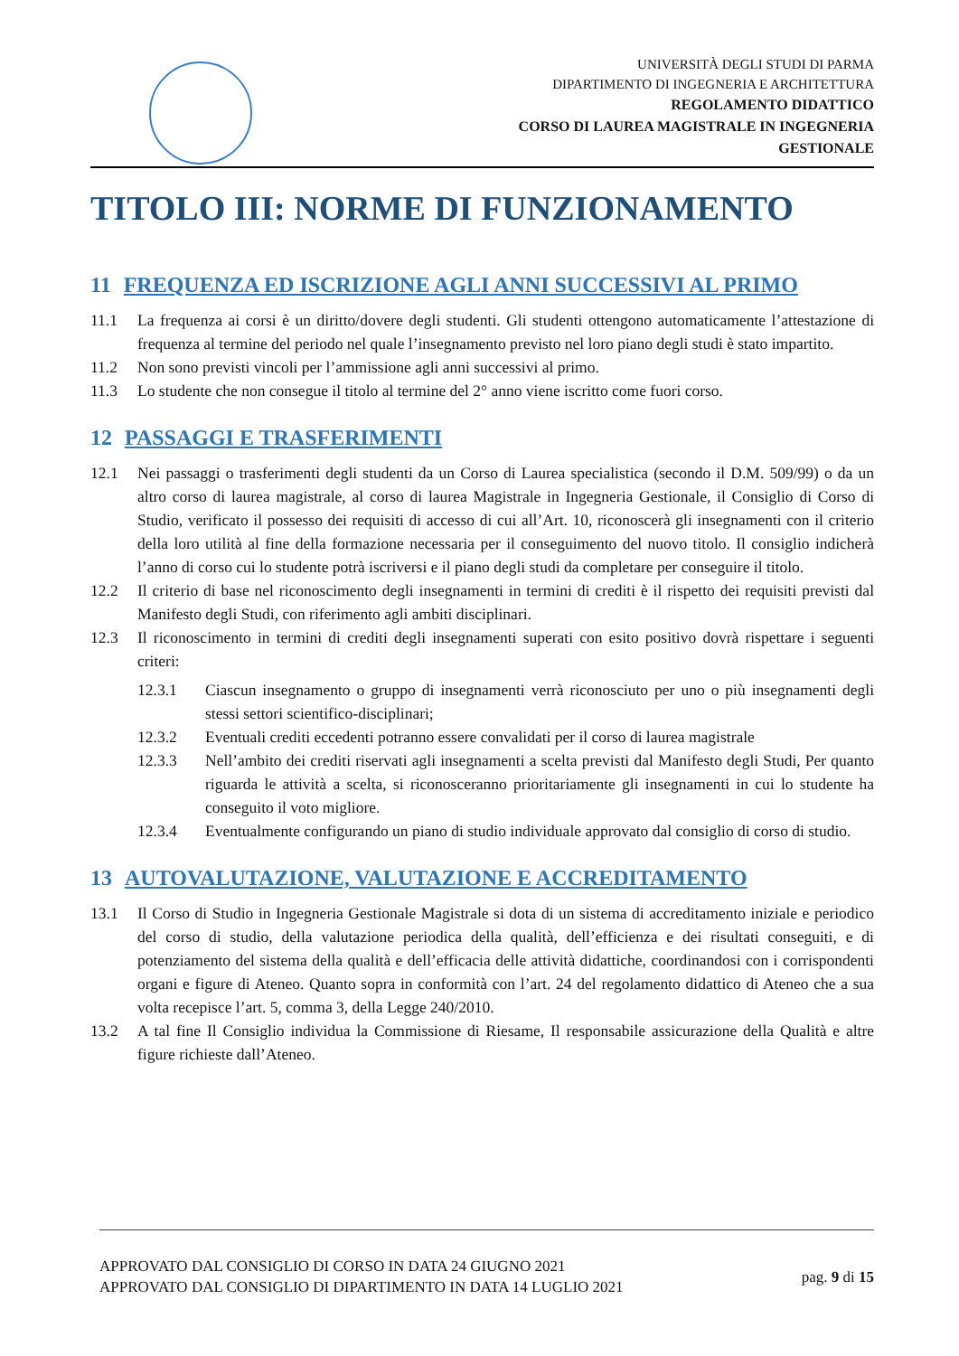UNIVERSITÀ DEGLI STUDI DI PARMA
DIPARTIMENTO DI INGEGNERIA E ARCHITETTURA
REGOLAMENTO DIDATTICO
CORSO DI LAUREA MAGISTRALE IN INGEGNERIA
GESTIONALE
TITOLO III: NORME DI FUNZIONAMENTO
11 FREQUENZA ED ISCRIZIONE AGLI ANNI SUCCESSIVI AL PRIMO
11.1 La frequenza ai corsi è un diritto/dovere degli studenti. Gli studenti ottengono automaticamente l’attestazione di frequenza al termine del periodo nel quale l’insegnamento previsto nel loro piano degli studi è stato impartito.
11.2 Non sono previsti vincoli per l’ammissione agli anni successivi al primo.
11.3 Lo studente che non consegue il titolo al termine del 2° anno viene iscritto come fuori corso.
12 PASSAGGI E TRASFERIMENTI
12.1 Nei passaggi o trasferimenti degli studenti da un Corso di Laurea specialistica (secondo il D.M. 509/99) o da un altro corso di laurea magistrale, al corso di laurea Magistrale in Ingegneria Gestionale, il Consiglio di Corso di Studio, verificato il possesso dei requisiti di accesso di cui all’Art. 10, riconoscerà gli insegnamenti con il criterio della loro utilità al fine della formazione necessaria per il conseguimento del nuovo titolo. Il consiglio indicherà l’anno di corso cui lo studente potrà iscriversi e il piano degli studi da completare per conseguire il titolo.
12.2 Il criterio di base nel riconoscimento degli insegnamenti in termini di crediti è il rispetto dei requisiti previsti dal Manifesto degli Studi, con riferimento agli ambiti disciplinari.
12.3 Il riconoscimento in termini di crediti degli insegnamenti superati con esito positivo dovrà rispettare i seguenti criteri:
12.3.1 Ciascun insegnamento o gruppo di insegnamenti verrà riconosciuto per uno o più insegnamenti degli stessi settori scientifico-disciplinari;
12.3.2 Eventuali crediti eccedenti potranno essere convalidati per il corso di laurea magistrale
12.3.3 Nell’ambito dei crediti riservati agli insegnamenti a scelta previsti dal Manifesto degli Studi, Per quanto riguarda le attività a scelta, si riconosceranno prioritariamente gli insegnamenti in cui lo studente ha conseguito il voto migliore.
12.3.4 Eventualmente configurando un piano di studio individuale approvato dal consiglio di corso di studio.
13 AUTOVALUTAZIONE, VALUTAZIONE E ACCREDITAMENTO
13.1 Il Corso di Studio in Ingegneria Gestionale Magistrale si dota di un sistema di accreditamento iniziale e periodico del corso di studio, della valutazione periodica della qualità, dell’efficienza e dei risultati conseguiti, e di potenziamento del sistema della qualità e dell’efficacia delle attività didattiche, coordinandosi con i corrispondenti organi e figure di Ateneo. Quanto sopra in conformità con l’art. 24 del regolamento didattico di Ateneo che a sua volta recepisce l’art. 5, comma 3, della Legge 240/2010.
13.2 A tal fine Il Consiglio individua la Commissione di Riesame, Il responsabile assicurazione della Qualità e altre figure richieste dall’Ateneo.
APPROVATO DAL CONSIGLIO DI CORSO IN DATA 24 GIUGNO 2021
APPROVATO DAL CONSIGLIO DI DIPARTIMENTO IN DATA 14 LUGLIO 2021
pag. 9 di 15